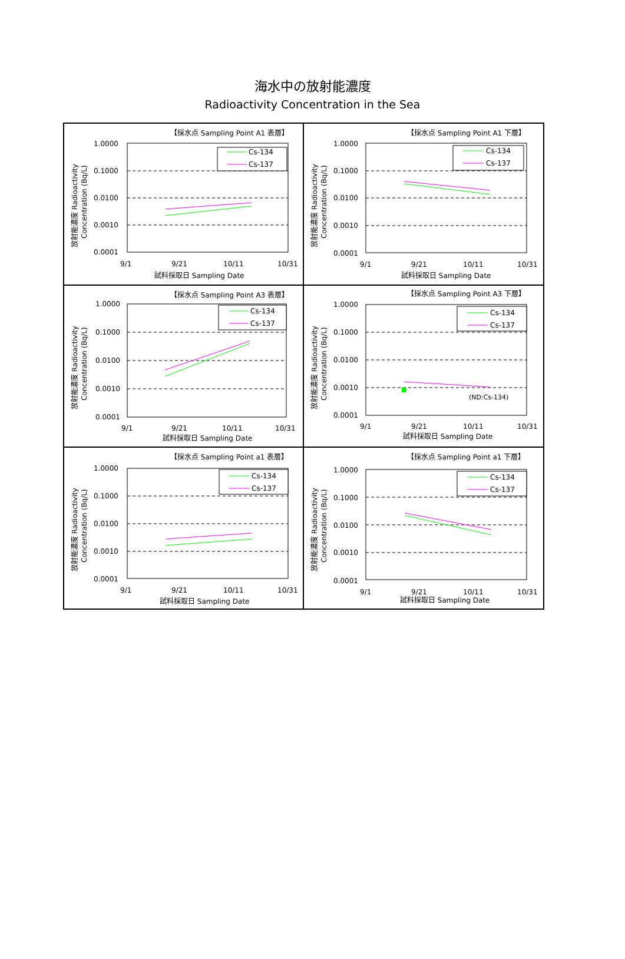海水中の放射能濃度
Radioactivity Concentration in the Sea
【採水点 Sampling Point A1 表層】
放射能濃度 Radioactivity
Concentration (Bq/L)
1.0000
0.1000
0.0100
0.0010
0.0001
9/1
9/21
10/11
10/31
試料採取日 Sampling Date
Cs-134
Cs-137
【採水点 Sampling Point A1 下層】
放射能濃度 Radioactivity
Concentration (Bq/L)
1.0000
0.1000
0.0100
0.0010
0.0001
9/1
9/21
10/11
10/31
試料採取日 Sampling Date
Cs-134
Cs-137
【採水点 Sampling Point A3 表層】
放射能濃度 Radioactivity
Concentration (Bq/L)
1.0000
0.1000
0.0100
0.0010
0.0001
9/1
9/21
10/11
10/31
試料採取日 Sampling Date
Cs-134
Cs-137
【採水点 Sampling Point A3 下層】
放射能濃度 Radioactivity
Concentration (Bq/L)
1.0000
0.1000
0.0100
0.0010
0.0001
9/1
9/21
10/11
10/31
試料採取日 Sampling Date
Cs-134
Cs-137
(ND:Cs-134)
【採水点 Sampling Point a1 表層】
放射能濃度 Radioactivity
Concentration (Bq/L)
1.0000
0.1000
0.0100
0.0010
0.0001
9/1
9/21
10/11
10/31
試料採取日 Sampling Date
Cs-134
Cs-137
【採水点 Sampling Point a1 下層】
放射能濃度 Radioactivity
Concentration (Bq/L)
1.0000
0.1000
0.0100
0.0010
0.0001
9/1
9/21
10/11
10/31
試料採取日 Sampling Date
Cs-134
Cs-137